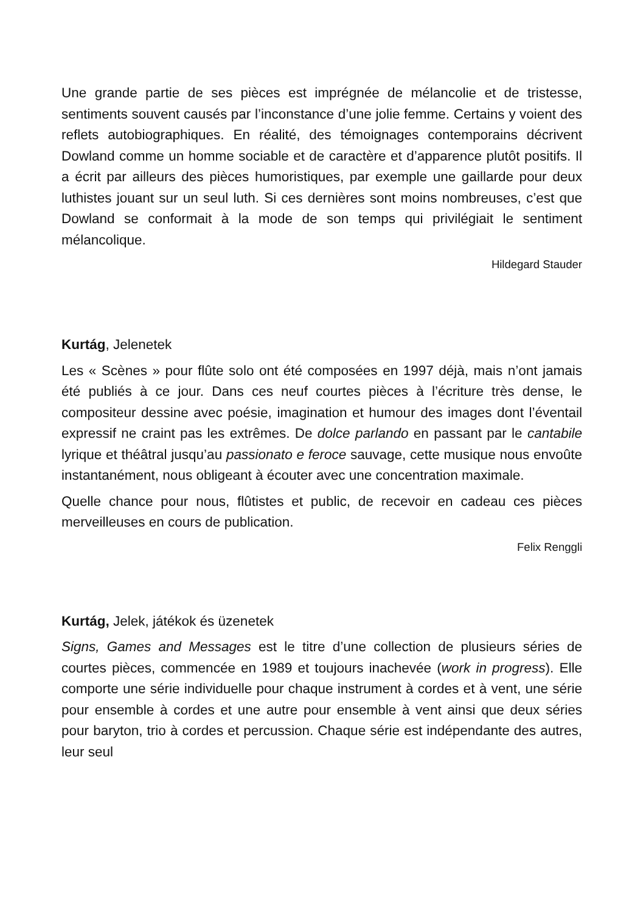Une grande partie de ses pièces est imprégnée de mélancolie et de tristesse, sentiments souvent causés par l’inconstance d’une jolie femme. Certains y voient des reflets autobiographiques. En réalité, des témoignages contemporains décrivent Dowland comme un homme sociable et de caractère et d’apparence plutôt positifs. Il a écrit par ailleurs des pièces humoristiques, par exemple une gaillarde pour deux luthistes jouant sur un seul luth. Si ces dernières sont moins nombreuses, c’est que Dowland se conformait à la mode de son temps qui privilégiait le sentiment mélancolique.
Hildegard Stauder
Kurtág, Jelenetek
Les « Scènes » pour flûte solo ont été composées en 1997 déjà, mais n’ont jamais été publiés à ce jour. Dans ces neuf courtes pièces à l’écriture très dense, le compositeur dessine avec poésie, imagination et humour des images dont l’éventail expressif ne craint pas les extrêmes. De dolce parlando en passant par le cantabile lyrique et théâtral jusqu’au passionato e feroce sauvage, cette musique nous envoûte instantanément, nous obligeant à écouter avec une concentration maximale.
Quelle chance pour nous, flûtistes et public, de recevoir en cadeau ces pièces merveilleuses en cours de publication.
Felix Renggli
Kurtág, Jelek, játékok és üzenetek
Signs, Games and Messages est le titre d’une collection de plusieurs séries de courtes pièces, commencée en 1989 et toujours inachevée (work in progress). Elle comporte une série individuelle pour chaque instrument à cordes et à vent, une série pour ensemble à cordes et une autre pour ensemble à vent ainsi que deux séries pour baryton, trio à cordes et percussion. Chaque série est indépendante des autres, leur seul